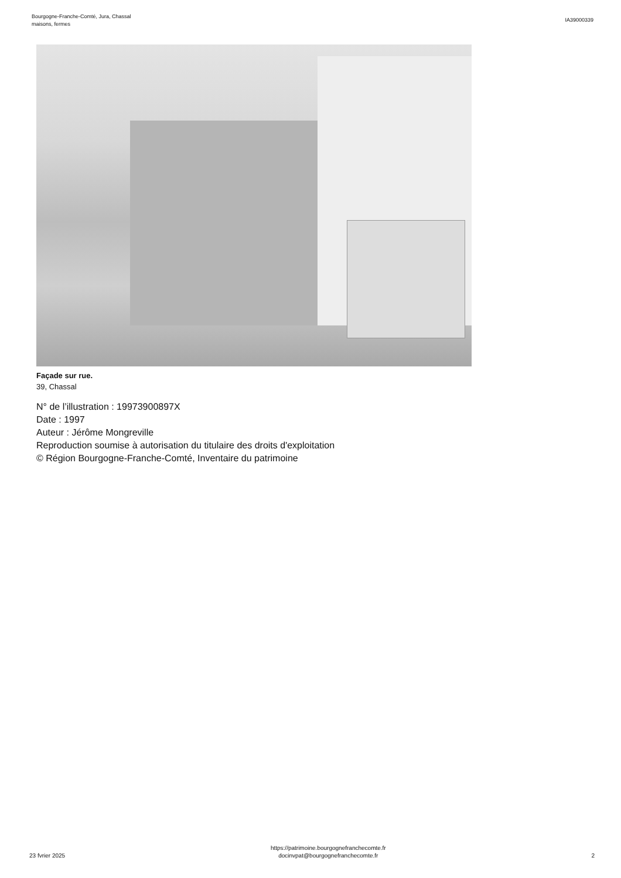Bourgogne-Franche-Comté, Jura, Chassal
maisons, fermes
IA39000339
Façade sur rue.
39, Chassal
N° de l’illustration : 19973900897X
Date : 1997
Auteur : Jérôme Mongreville
Reproduction soumise à autorisation du titulaire des droits d'exploitation
© Région Bourgogne-Franche-Comté, Inventaire du patrimoine
23 fvrier 2025
https://patrimoine.bourgognefranchecomte.fr
docinvpat@bourgognefranchecomte.fr
2